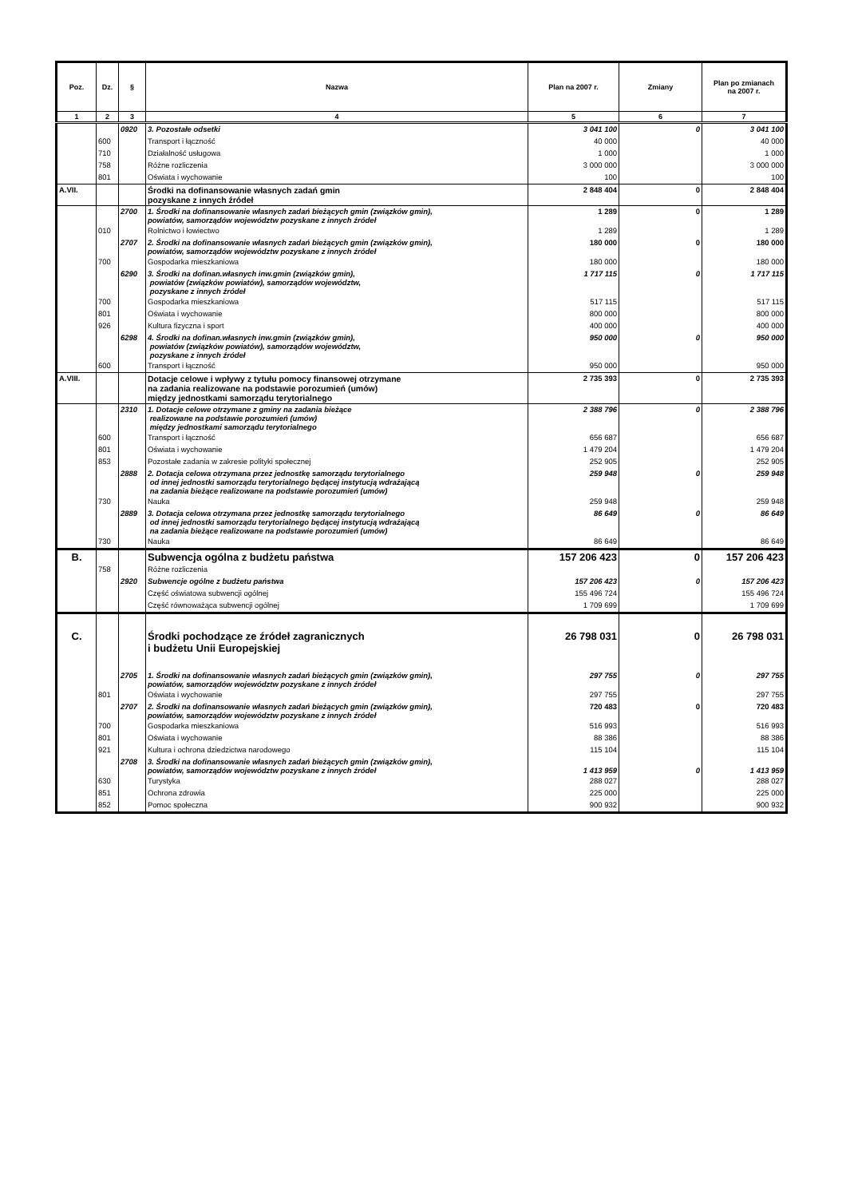| Poz. | Dz. | § | Nazwa | Plan na 2007 r. | Zmiany | Plan po zmianach na 2007 r. |
| --- | --- | --- | --- | --- | --- | --- |
| 1 | 2 | 3 | 4 | 5 | 6 | 7 |
| | | 0920 | 3. Pozostałe odsetki | 3 041 100 | 0 | 3 041 100 |
| | 600 | | Transport i łączność | 40 000 | | 40 000 |
| | 710 | | Działalność usługowa | 1 000 | | 1 000 |
| | 758 | | Różne rozliczenia | 3 000 000 | | 3 000 000 |
| | 801 | | Oświata i wychowanie | 100 | | 100 |
| A.VII. | | | Środki na dofinansowanie własnych zadań gmin pozyskane z innych źródeł | 2 848 404 | 0 | 2 848 404 |
| | | 2700 | 1. Środki na dofinansowanie własnych zadań bieżących gmin (związków gmin), powiatów, samorządów województw pozyskane z innych źródeł | 1 289 | 0 | 1 289 |
| | 010 | | Rolnictwo i łowiectwo | 1 289 | | 1 289 |
| | | 2707 | 2. Środki na dofinansowanie własnych zadań bieżących gmin (związków gmin), powiatów, samorządów województw pozyskane z innych źródeł | 180 000 | 0 | 180 000 |
| | 700 | | Gospodarka mieszkaniowa | 180 000 | | 180 000 |
| | | 6290 | 3. Środki na dofinan.własnych inw.gmin (związków gmin), powiatów (związków powiatów), samorządów województw, pozyskane z innych źródeł | 1 717 115 | 0 | 1 717 115 |
| | 700 | | Gospodarka mieszkaniowa | 517 115 | | 517 115 |
| | 801 | | Oświata i wychowanie | 800 000 | | 800 000 |
| | 926 | | Kultura fizyczna i sport | 400 000 | | 400 000 |
| | | 6298 | 4. Środki na dofinan.własnych inw.gmin (związków gmin), powiatów (związków powiatów), samorządów województw, pozyskane z innych źródeł | 950 000 | 0 | 950 000 |
| | 600 | | Transport i łączność | 950 000 | | 950 000 |
| A.VIII. | | | Dotacje celowe i wpływy z tytułu pomocy finansowej otrzymane na zadania realizowane na podstawie porozumień (umów) między jednostkami samorządu terytorialnego | 2 735 393 | 0 | 2 735 393 |
| | | 2310 | 1. Dotacje celowe otrzymane z gminy na zadania bieżące realizowane na podstawie porozumień (umów) między jednostkami samorządu terytorialnego | 2 388 796 | 0 | 2 388 796 |
| | 600 | | Transport i łączność | 656 687 | | 656 687 |
| | 801 | | Oświata i wychowanie | 1 479 204 | | 1 479 204 |
| | 853 | | Pozostałe zadania w zakresie polityki społecznej | 252 905 | | 252 905 |
| | | 2888 | 2. Dotacja celowa otrzymana przez jednostkę samorządu terytorialnego od innej jednostki samorządu terytorialnego będącej instytucją wdrażającą na zadania bieżące realizowane na podstawie porozumień (umów) | 259 948 | 0 | 259 948 |
| | 730 | | Nauka | 259 948 | | 259 948 |
| | | 2889 | 3. Dotacja celowa otrzymana przez jednostkę samorządu terytorialnego od innej jednostki samorządu terytorialnego będącej instytucją wdrażającą na zadania bieżące realizowane na podstawie porozumień (umów) | 86 649 | 0 | 86 649 |
| | 730 | | Nauka | 86 649 | | 86 649 |
| B. | | | Subwencja ogólna z budżetu państwa | 157 206 423 | 0 | 157 206 423 |
| | 758 | | Różne rozliczenia | | | |
| | | 2920 | Subwencje ogólne z budżetu państwa | 157 206 423 | 0 | 157 206 423 |
| | | | Część oświatowa subwencji ogólnej | 155 496 724 | | 155 496 724 |
| | | | Część równoważąca subwencji ogólnej | 1 709 699 | | 1 709 699 |
| C. | | | Środki pochodzące ze źródeł zagranicznych i budżetu Unii Europejskiej | 26 798 031 | 0 | 26 798 031 |
| | | 2705 | 1. Środki na dofinansowanie własnych zadań bieżących gmin (związków gmin), powiatów, samorządów województw pozyskane z innych źródeł | 297 755 | 0 | 297 755 |
| | 801 | | Oświata i wychowanie | 297 755 | | 297 755 |
| | | 2707 | 2. Środki na dofinansowanie własnych zadań bieżących gmin (związków gmin), powiatów, samorządów województw pozyskane z innych źródeł | 720 483 | 0 | 720 483 |
| | 700 | | Gospodarka mieszkaniowa | 516 993 | | 516 993 |
| | 801 | | Oświata i wychowanie | 88 386 | | 88 386 |
| | 921 | | Kultura i ochrona dziedzictwa narodowego | 115 104 | | 115 104 |
| | | 2708 | 3. Środki na dofinansowanie własnych zadań bieżących gmin (związków gmin), powiatów, samorządów województw pozyskane z innych źródeł | 1 413 959 | 0 | 1 413 959 |
| | 630 | | Turystyka | 288 027 | | 288 027 |
| | 851 | | Ochrona zdrowia | 225 000 | | 225 000 |
| | 852 | | Pomoc społeczna | 900 932 | | 900 932 |